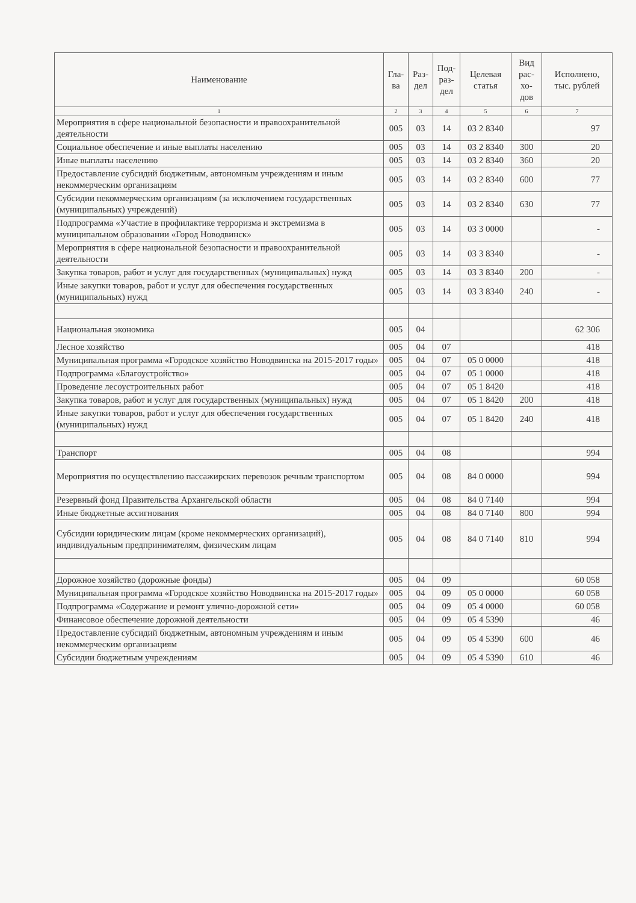| Наименование | Гла- ва | Раз- дел | Под- раз- дел | Целевая статья | Вид рас- хо- дов | Исполнено, тыс. рублей |
| --- | --- | --- | --- | --- | --- | --- |
| 1 | 2 | 3 | 4 | 5 | 6 | 7 |
| Мероприятия в сфере национальной безопасности и правоохранительной деятельности | 005 | 03 | 14 | 03 2 8340 | | 97 |
| Социальное обеспечение и иные выплаты населению | 005 | 03 | 14 | 03 2 8340 | 300 | 20 |
| Иные выплаты населению | 005 | 03 | 14 | 03 2 8340 | 360 | 20 |
| Предоставление субсидий бюджетным, автономным учреждениям и иным некоммерческим организациям | 005 | 03 | 14 | 03 2 8340 | 600 | 77 |
| Субсидии некоммерческим организациям (за исключением государственных (муниципальных) учреждений) | 005 | 03 | 14 | 03 2 8340 | 630 | 77 |
| Подпрограмма «Участие в профилактике терроризма и экстремизма в муниципальном образовании «Город Новодвинск» | 005 | 03 | 14 | 03 3 0000 | | - |
| Мероприятия в сфере национальной безопасности и правоохранительной деятельности | 005 | 03 | 14 | 03 3 8340 | | - |
| Закупка товаров, работ и услуг для государственных (муниципальных) нужд | 005 | 03 | 14 | 03 3 8340 | 200 | - |
| Иные закупки товаров, работ и услуг для обеспечения государственных (муниципальных) нужд | 005 | 03 | 14 | 03 3 8340 | 240 | - |
| Национальная экономика | 005 | 04 | | | | 62 306 |
| Лесное хозяйство | 005 | 04 | 07 | | | 418 |
| Муниципальная программа «Городское хозяйство Новодвинска на 2015-2017 годы» | 005 | 04 | 07 | 05 0 0000 | | 418 |
| Подпрограмма «Благоустройство» | 005 | 04 | 07 | 05 1 0000 | | 418 |
| Проведение лесоустроительных работ | 005 | 04 | 07 | 05 1 8420 | | 418 |
| Закупка товаров, работ и услуг для государственных (муниципальных) нужд | 005 | 04 | 07 | 05 1 8420 | 200 | 418 |
| Иные закупки товаров, работ и услуг для обеспечения государственных (муниципальных) нужд | 005 | 04 | 07 | 05 1 8420 | 240 | 418 |
| Транспорт | 005 | 04 | 08 | | | 994 |
| Мероприятия по осуществлению пассажирских перевозок речным транспортом | 005 | 04 | 08 | 84 0 0000 | | 994 |
| Резервный фонд Правительства Архангельской области | 005 | 04 | 08 | 84 0 7140 | | 994 |
| Иные бюджетные ассигнования | 005 | 04 | 08 | 84 0 7140 | 800 | 994 |
| Субсидии юридическим лицам (кроме некоммерческих организаций), индивидуальным предпринимателям, физическим лицам | 005 | 04 | 08 | 84 0 7140 | 810 | 994 |
| Дорожное хозяйство (дорожные фонды) | 005 | 04 | 09 | | | 60 058 |
| Муниципальная программа «Городское хозяйство Новодвинска на 2015-2017 годы» | 005 | 04 | 09 | 05 0 0000 | | 60 058 |
| Подпрограмма «Содержание и ремонт улично-дорожной сети» | 005 | 04 | 09 | 05 4 0000 | | 60 058 |
| Финансовое обеспечение дорожной деятельности | 005 | 04 | 09 | 05 4 5390 | | 46 |
| Предоставление субсидий бюджетным, автономным учреждениям и иным некоммерческим организациям | 005 | 04 | 09 | 05 4 5390 | 600 | 46 |
| Субсидии бюджетным учреждениям | 005 | 04 | 09 | 05 4 5390 | 610 | 46 |